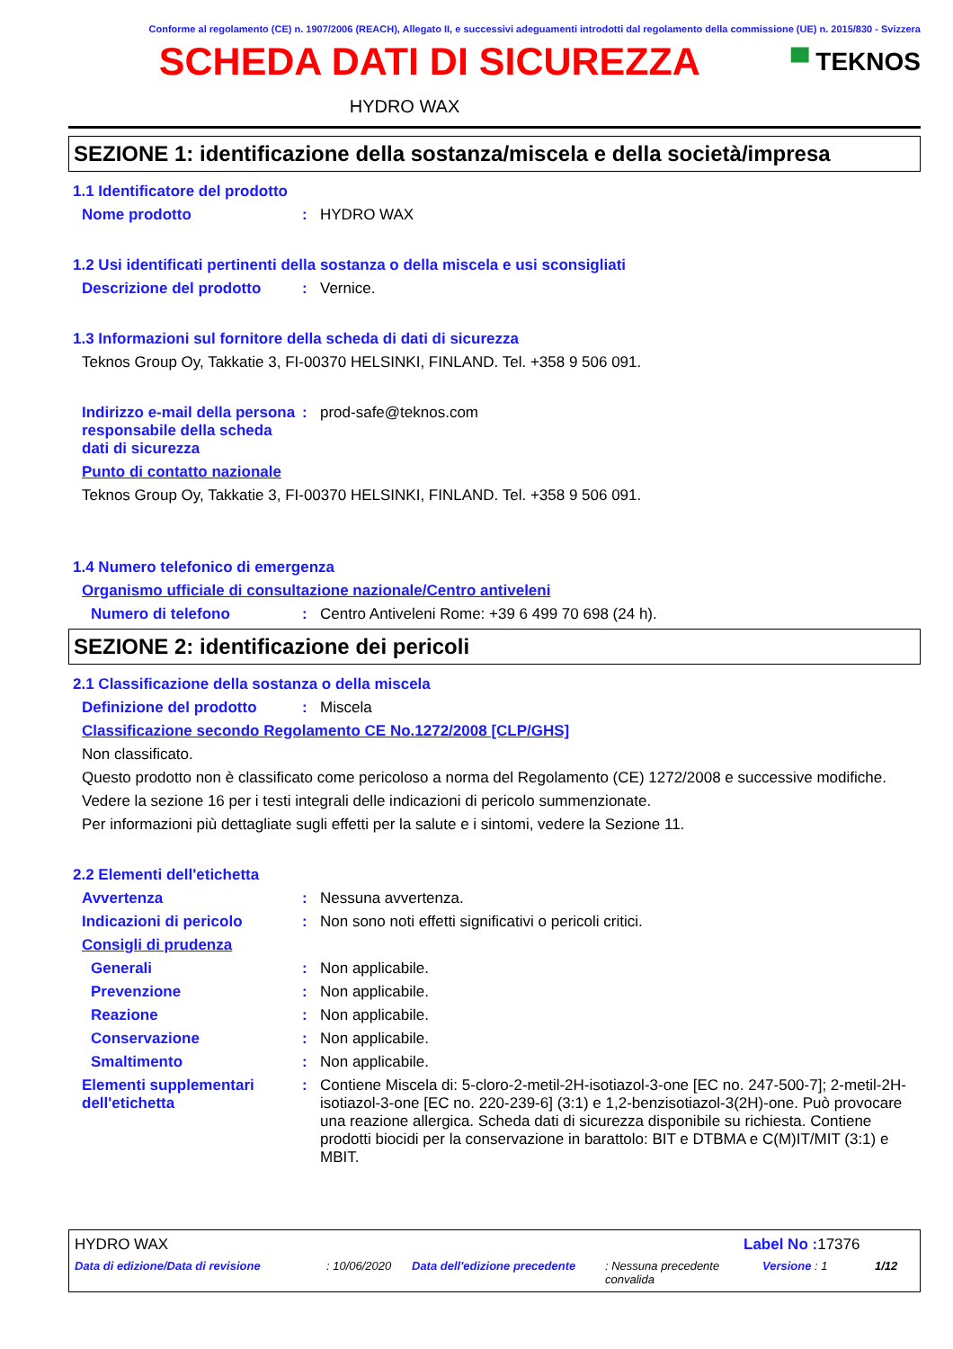Conforme al regolamento (CE) n. 1907/2006 (REACH), Allegato II, e successivi adeguamenti introdotti dal regolamento della commissione (UE) n. 2015/830 - Svizzera
SCHEDA DATI DI SICUREZZA
▀ TEKNOS
HYDRO WAX
SEZIONE 1: identificazione della sostanza/miscela e della società/impresa
1.1 Identificatore del prodotto
Nome prodotto : HYDRO WAX
1.2 Usi identificati pertinenti della sostanza o della miscela e usi sconsigliati
Descrizione del prodotto : Vernice.
1.3 Informazioni sul fornitore della scheda di dati di sicurezza
Teknos Group Oy, Takkatie 3, FI-00370 HELSINKI, FINLAND. Tel. +358 9 506 091.
Indirizzo e-mail della persona responsabile della scheda dati di sicurezza
: prod-safe@teknos.com
Punto di contatto nazionale
Teknos Group Oy, Takkatie 3, FI-00370 HELSINKI, FINLAND. Tel. +358 9 506 091.
1.4 Numero telefonico di emergenza
Organismo ufficiale di consultazione nazionale/Centro antiveleni
Numero di telefono : Centro Antiveleni Rome: +39 6 499 70 698 (24 h).
SEZIONE 2: identificazione dei pericoli
2.1 Classificazione della sostanza o della miscela
Definizione del prodotto : Miscela
Classificazione secondo Regolamento CE No.1272/2008 [CLP/GHS]
Non classificato.
Questo prodotto non è classificato come pericoloso a norma del Regolamento (CE) 1272/2008 e successive modifiche.
Vedere la sezione 16 per i testi integrali delle indicazioni di pericolo summenzionate.
Per informazioni più dettagliate sugli effetti per la salute e i sintomi, vedere la Sezione 11.
2.2 Elementi dell'etichetta
Avvertenza : Nessuna avvertenza.
Indicazioni di pericolo : Non sono noti effetti significativi o pericoli critici.
Consigli di prudenza
Generali : Non applicabile.
Prevenzione : Non applicabile.
Reazione : Non applicabile.
Conservazione : Non applicabile.
Smaltimento : Non applicabile.
Elementi supplementari dell'etichetta
: Contiene Miscela di: 5-cloro-2-metil-2H-isotiazol-3-one [EC no. 247-500-7]; 2-metil-2H-isotiazol-3-one [EC no. 220-239-6] (3:1) e 1,2-benzisotiazol-3(2H)-one. Può provocare una reazione allergica. Scheda dati di sicurezza disponibile su richiesta. Contiene prodotti biocidi per la conservazione in barattolo: BIT e DTBMA e C(M)IT/MIT (3:1) e MBIT.
HYDRO WAX Label No : 17376
Data di edizione/Data di revisione : 10/06/2020 Data dell'edizione precedente
: Nessuna precedente convalida
Versione : 1 1/12